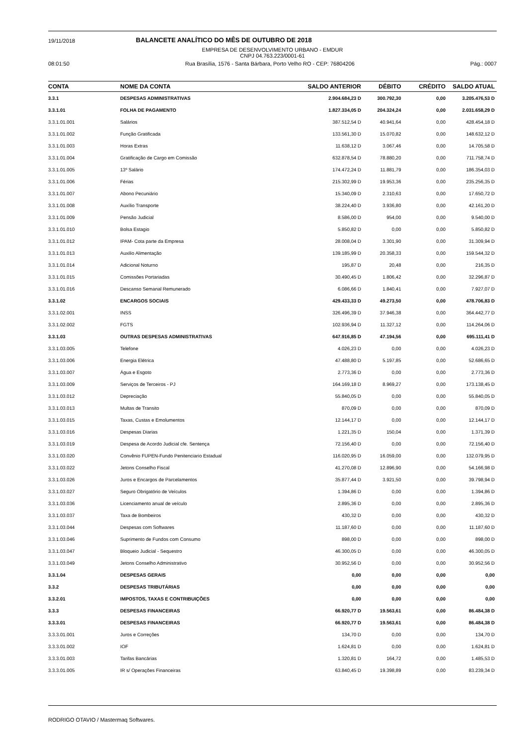19/11/2018 BALANCETE ANALÍTICO DO MÊS DE OUTUBRO DE 2018
EMPRESA DE DESENVOLVIMENTO URBANO - EMDUR
CNPJ 04.763.223/0001-61
08:01:50 Rua Brasília, 1576 - Santa Bárbara, Porto Velho RO - CEP: 76804206 Pág.: 0007
| CONTA | NOME DA CONTA | SALDO ANTERIOR | DÉBITO | CRÉDITO | SALDO ATUAL |
| --- | --- | --- | --- | --- | --- |
| 3.3.1 | DESPESAS ADMINISTRATIVAS | 2.904.684,23 D | 300.792,30 | 0,00 | 3.205.476,53 D |
| 3.3.1.01 | FOLHA DE PAGAMENTO | 1.827.334,05 D | 204.324,24 | 0,00 | 2.031.658,29 D |
| 3.3.1.01.001 | Salários | 387.512,54 D | 40.941,64 | 0,00 | 428.454,18 D |
| 3.3.1.01.002 | Função Gratificada | 133.561,30 D | 15.070,82 | 0,00 | 148.632,12 D |
| 3.3.1.01.003 | Horas Extras | 11.638,12 D | 3.067,46 | 0,00 | 14.705,58 D |
| 3.3.1.01.004 | Gratificação de Cargo em Comissão | 632.878,54 D | 78.880,20 | 0,00 | 711.758,74 D |
| 3.3.1.01.005 | 13º Salário | 174.472,24 D | 11.881,79 | 0,00 | 186.354,03 D |
| 3.3.1.01.006 | Férias | 215.302,99 D | 19.953,36 | 0,00 | 235.256,35 D |
| 3.3.1.01.007 | Abono Pecuniário | 15.340,09 D | 2.310,63 | 0,00 | 17.650,72 D |
| 3.3.1.01.008 | Auxílio Transporte | 38.224,40 D | 3.936,80 | 0,00 | 42.161,20 D |
| 3.3.1.01.009 | Pensão Judicial | 8.586,00 D | 954,00 | 0,00 | 9.540,00 D |
| 3.3.1.01.010 | Bolsa Estagio | 5.850,82 D | 0,00 | 0,00 | 5.850,82 D |
| 3.3.1.01.012 | IPAM- Cota parte da Empresa | 28.008,04 D | 3.301,90 | 0,00 | 31.309,94 D |
| 3.3.1.01.013 | Auxilio Alimentação | 139.185,99 D | 20.358,33 | 0,00 | 159.544,32 D |
| 3.3.1.01.014 | Adicional Noturno | 195,87 D | 20,48 | 0,00 | 216,35 D |
| 3.3.1.01.015 | Comissões Portariadas | 30.490,45 D | 1.806,42 | 0,00 | 32.296,87 D |
| 3.3.1.01.016 | Descanso Semanal Remunerado | 6.086,66 D | 1.840,41 | 0,00 | 7.927,07 D |
| 3.3.1.02 | ENCARGOS SOCIAIS | 429.433,33 D | 49.273,50 | 0,00 | 478.706,83 D |
| 3.3.1.02.001 | INSS | 326.496,39 D | 37.946,38 | 0,00 | 364.442,77 D |
| 3.3.1.02.002 | FGTS | 102.936,94 D | 11.327,12 | 0,00 | 114.264,06 D |
| 3.3.1.03 | OUTRAS DESPESAS ADMINISTRATIVAS | 647.916,85 D | 47.194,56 | 0,00 | 695.111,41 D |
| 3.3.1.03.005 | Telefone | 4.026,23 D | 0,00 | 0,00 | 4.026,23 D |
| 3.3.1.03.006 | Energia Elétrica | 47.488,80 D | 5.197,85 | 0,00 | 52.686,65 D |
| 3.3.1.03.007 | Água e Esgoto | 2.773,36 D | 0,00 | 0,00 | 2.773,36 D |
| 3.3.1.03.009 | Serviços de Terceiros - PJ | 164.169,18 D | 8.969,27 | 0,00 | 173.138,45 D |
| 3.3.1.03.012 | Depreciação | 55.840,05 D | 0,00 | 0,00 | 55.840,05 D |
| 3.3.1.03.013 | Multas de Transito | 870,09 D | 0,00 | 0,00 | 870,09 D |
| 3.3.1.03.015 | Taxas, Custas e Emolumentos | 12.144,17 D | 0,00 | 0,00 | 12.144,17 D |
| 3.3.1.03.016 | Despesas Diarias | 1.221,35 D | 150,04 | 0,00 | 1.371,39 D |
| 3.3.1.03.019 | Despesa de Acordo Judicial cfe. Sentença | 72.156,40 D | 0,00 | 0,00 | 72.156,40 D |
| 3.3.1.03.020 | Convênio FUPEN-Fundo Penitenciario Estadual | 116.020,95 D | 16.059,00 | 0,00 | 132.079,95 D |
| 3.3.1.03.022 | Jetons Conselho Fiscal | 41.270,08 D | 12.896,90 | 0,00 | 54.166,98 D |
| 3.3.1.03.026 | Juros e Encargos de Parcelamentos | 35.877,44 D | 3.921,50 | 0,00 | 39.798,94 D |
| 3.3.1.03.027 | Seguro Obrigatório de Veículos | 1.394,86 D | 0,00 | 0,00 | 1.394,86 D |
| 3.3.1.03.036 | Licenciamento anual de veículo | 2.895,36 D | 0,00 | 0,00 | 2.895,36 D |
| 3.3.1.03.037 | Taxa de Bombeiros | 430,32 D | 0,00 | 0,00 | 430,32 D |
| 3.3.1.03.044 | Despesas com Softwares | 11.187,60 D | 0,00 | 0,00 | 11.187,60 D |
| 3.3.1.03.046 | Suprimento de Fundos com Consumo | 898,00 D | 0,00 | 0,00 | 898,00 D |
| 3.3.1.03.047 | Bloqueio Judicial - Sequestro | 46.300,05 D | 0,00 | 0,00 | 46.300,05 D |
| 3.3.1.03.049 | Jetons Conselho Administrativo | 30.952,56 D | 0,00 | 0,00 | 30.952,56 D |
| 3.3.1.04 | DESPESAS GERAIS | 0,00 | 0,00 | 0,00 | 0,00 |
| 3.3.2 | DESPESAS TRIBUTÁRIAS | 0,00 | 0,00 | 0,00 | 0,00 |
| 3.3.2.01 | IMPOSTOS, TAXAS E CONTRIBUIÇÕES | 0,00 | 0,00 | 0,00 | 0,00 |
| 3.3.3 | DESPESAS FINANCEIRAS | 66.920,77 D | 19.563,61 | 0,00 | 86.484,38 D |
| 3.3.3.01 | DESPESAS FINANCEIRAS | 66.920,77 D | 19.563,61 | 0,00 | 86.484,38 D |
| 3.3.3.01.001 | Juros e Correções | 134,70 D | 0,00 | 0,00 | 134,70 D |
| 3.3.3.01.002 | IOF | 1.624,81 D | 0,00 | 0,00 | 1.624,81 D |
| 3.3.3.01.003 | Tarifas Bancárias | 1.320,81 D | 164,72 | 0,00 | 1.485,53 D |
| 3.3.3.01.005 | IR s/ Operações Financeiras | 63.840,45 D | 19.398,89 | 0,00 | 83.239,34 D |
RODRIGO OTAVIO / Mastermaq Softwares.